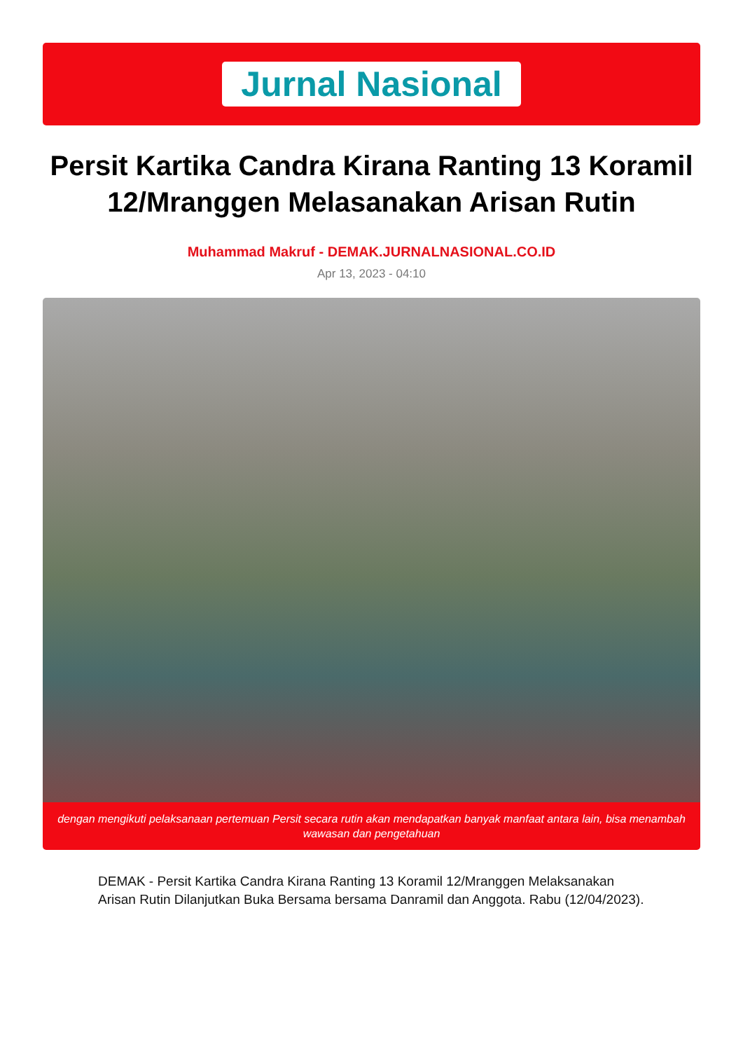Jurnal Nasional
Persit Kartika Candra Kirana Ranting 13 Koramil 12/Mranggen Melasanakan Arisan Rutin
Muhammad Makruf - DEMAK.JURNALNASIONAL.CO.ID
Apr 13, 2023 - 04:10
dengan mengikuti pelaksanaan pertemuan Persit secara rutin akan mendapatkan banyak manfaat antara lain, bisa menambah wawasan dan pengetahuan
DEMAK - Persit Kartika Candra Kirana Ranting 13 Koramil 12/Mranggen Melaksanakan Arisan Rutin Dilanjutkan Buka Bersama bersama Danramil dan Anggota. Rabu (12/04/2023).